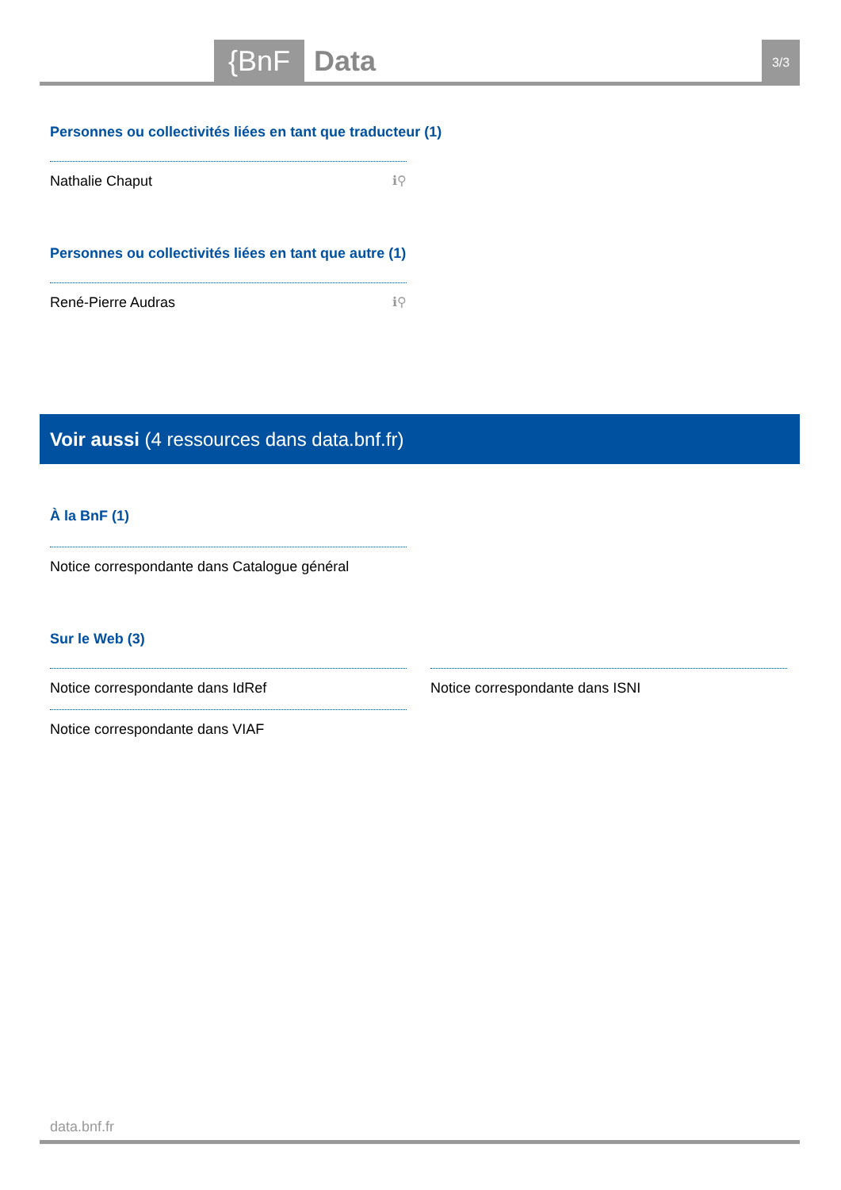{BnF Data 3/3
Personnes ou collectivités liées en tant que traducteur (1)
Nathalie Chaput ℹ⚲
Personnes ou collectivités liées en tant que autre (1)
René-Pierre Audras ℹ⚲
Voir aussi (4 ressources dans data.bnf.fr)
À la BnF (1)
Notice correspondante dans Catalogue général
Sur le Web (3)
Notice correspondante dans IdRef
Notice correspondante dans VIAF
Notice correspondante dans ISNI
data.bnf.fr